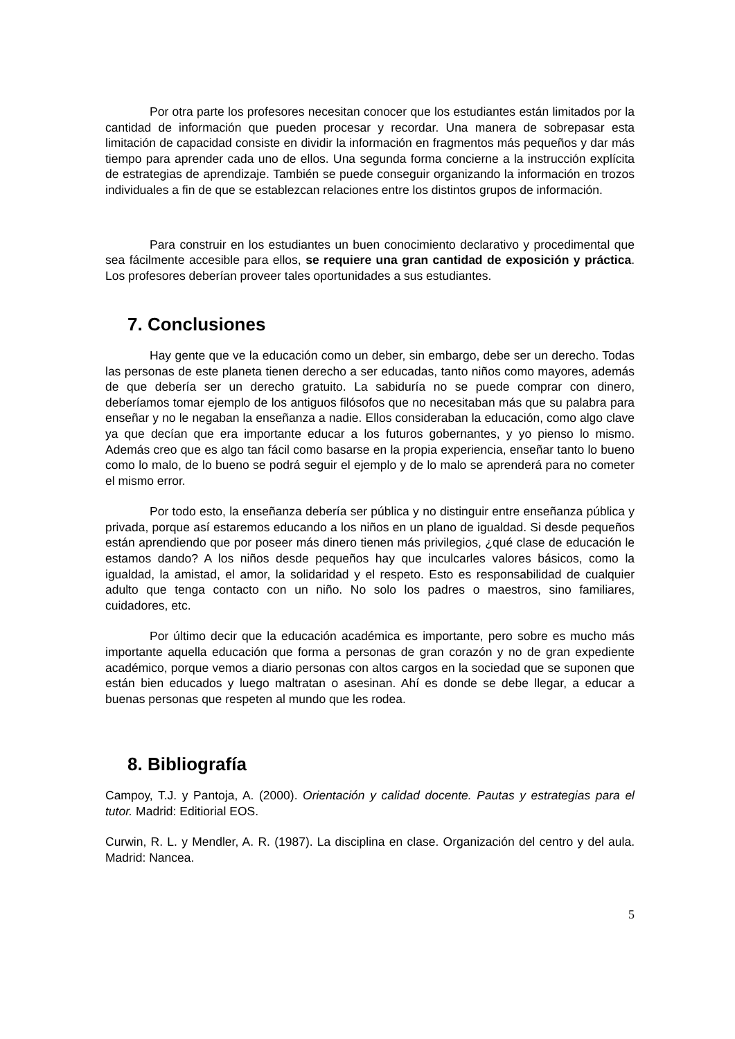Por otra parte los profesores necesitan conocer que los estudiantes están limitados por la cantidad de información que pueden procesar y recordar. Una manera de sobrepasar esta limitación de capacidad consiste en dividir la información en fragmentos más pequeños y dar más tiempo para aprender cada uno de ellos. Una segunda forma concierne a la instrucción explícita de estrategias de aprendizaje. También se puede conseguir organizando la información en trozos individuales a fin de que se establezcan relaciones entre los distintos grupos de información.
Para construir en los estudiantes un buen conocimiento declarativo y procedimental que sea fácilmente accesible para ellos, se requiere una gran cantidad de exposición y práctica. Los profesores deberían proveer tales oportunidades a sus estudiantes.
7. Conclusiones
Hay gente que ve la educación como un deber, sin embargo, debe ser un derecho. Todas las personas de este planeta tienen derecho a ser educadas, tanto niños como mayores, además de que debería ser un derecho gratuito. La sabiduría no se puede comprar con dinero, deberíamos tomar ejemplo de los antiguos filósofos que no necesitaban más que su palabra para enseñar y no le negaban la enseñanza a nadie. Ellos consideraban la educación, como algo clave ya que decían que era importante educar a los futuros gobernantes, y yo pienso lo mismo. Además creo que es algo tan fácil como basarse en la propia experiencia, enseñar tanto lo bueno como lo malo, de lo bueno se podrá seguir el ejemplo y de lo malo se aprenderá para no cometer el mismo error.
Por todo esto, la enseñanza debería ser pública y no distinguir entre enseñanza pública y privada, porque así estaremos educando a los niños en un plano de igualdad. Si desde pequeños están aprendiendo que por poseer más dinero tienen más privilegios, ¿qué clase de educación le estamos dando? A los niños desde pequeños hay que inculcarles valores básicos, como la igualdad, la amistad, el amor, la solidaridad y el respeto. Esto es responsabilidad de cualquier adulto que tenga contacto con un niño. No solo los padres o maestros, sino familiares, cuidadores, etc.
Por último decir que la educación académica es importante, pero sobre es mucho más importante aquella educación que forma a personas de gran corazón y no de gran expediente académico, porque vemos a diario personas con altos cargos en la sociedad que se suponen que están bien educados y luego maltratan o asesinan. Ahí es donde se debe llegar, a educar a buenas personas que respeten al mundo que les rodea.
8. Bibliografía
Campoy, T.J. y Pantoja, A. (2000). Orientación y calidad docente. Pautas y estrategias para el tutor. Madrid: Editiorial EOS.
Curwin, R. L. y Mendler, A. R. (1987). La disciplina en clase. Organización del centro y del aula. Madrid: Nancea.
5